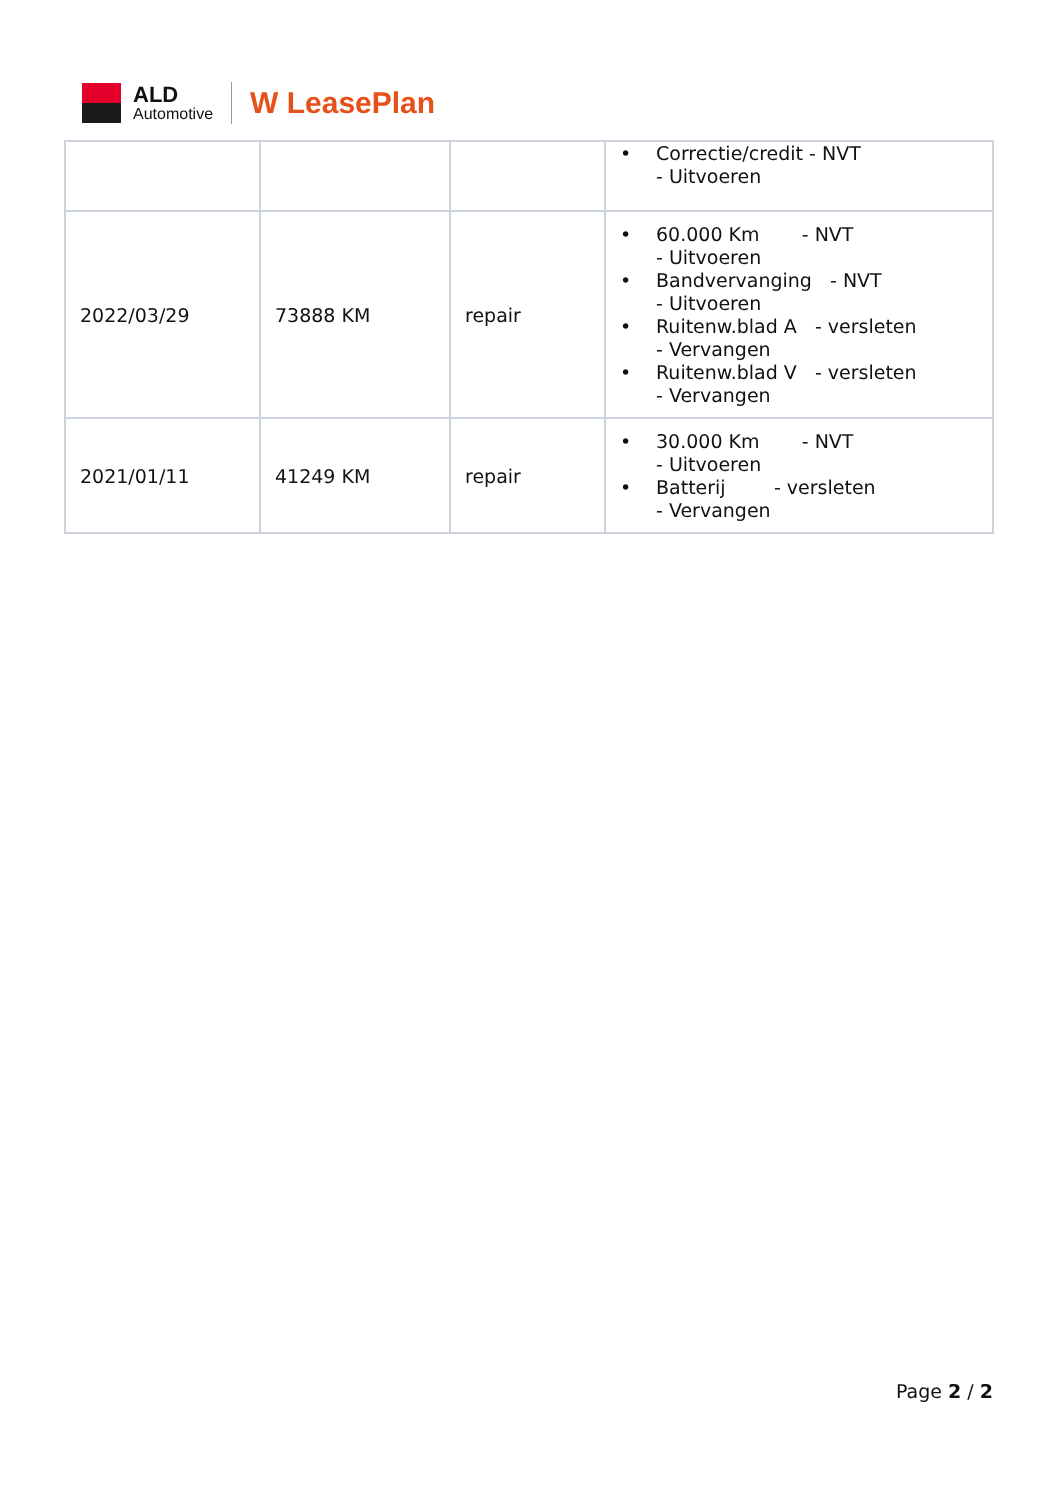ALD
Automotive
W LeasePlan
| | | | • Correctie/credit - NVT - Uitvoeren |
| 2022/03/29 | 73888 KM | repair | • 60.000 Km - NVT - Uitvoeren • Bandvervanging - NVT - Uitvoeren • Ruitenw.blad A - versleten - Vervangen • Ruitenw.blad V - versleten - Vervangen |
| 2021/01/11 | 41249 KM | repair | • 30.000 Km - NVT - Uitvoeren • Batterij - versleten - Vervangen |
Page 2 / 2